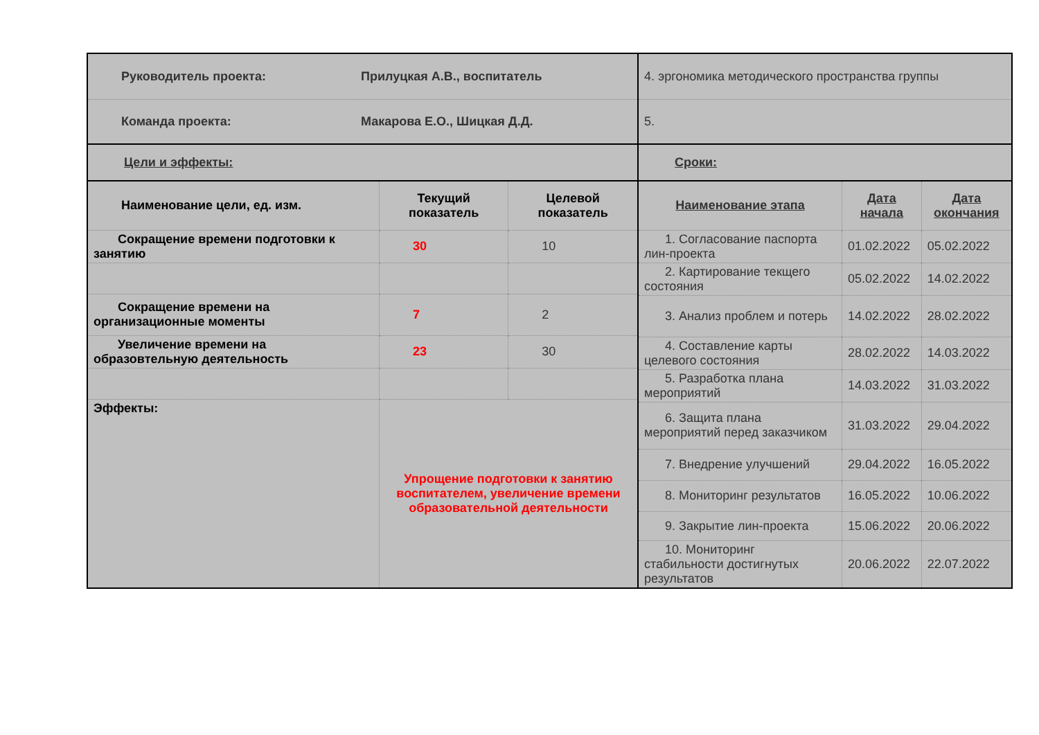| Руководитель проекта: | Прилуцкая А.В., воспитатель |
| Команда проекта: | Макарова Е.О., Шицкая Д.Д. |
| Цели и эффекты: | |
| Наименование цели, ед. изм. | Текущий показатель | Целевой показатель |
| --- | --- | --- |
| Сокращение времени подготовки к занятию | 30 | 10 |
| Сокращение времени на организационные моменты | 7 | 2 |
| Увеличение времени на образовтельную деятельность | 23 | 30 |
| Эффекты: | Упрощение подготовки к занятию воспитателем, увеличение времени образовательной деятельности | |
| 4. эргономика методического пространства группы |
| 5. |
| Сроки: |
| Наименование этапа | Дата начала | Дата окончания |
| --- | --- | --- |
| 1. Согласование паспорта лин-проекта | 01.02.2022 | 05.02.2022 |
| 2. Картирование текщего состояния | 05.02.2022 | 14.02.2022 |
| 3. Анализ проблем и потерь | 14.02.2022 | 28.02.2022 |
| 4. Составление карты целевого состояния | 28.02.2022 | 14.03.2022 |
| 5. Разработка плана мероприятий | 14.03.2022 | 31.03.2022 |
| 6. Защита плана мероприятий перед заказчиком | 31.03.2022 | 29.04.2022 |
| 7. Внедрение улучшений | 29.04.2022 | 16.05.2022 |
| 8. Мониторинг результатов | 16.05.2022 | 10.06.2022 |
| 9. Закрытие лин-проекта | 15.06.2022 | 20.06.2022 |
| 10. Мониторинг стабильности достигнутых результатов | 20.06.2022 | 22.07.2022 |